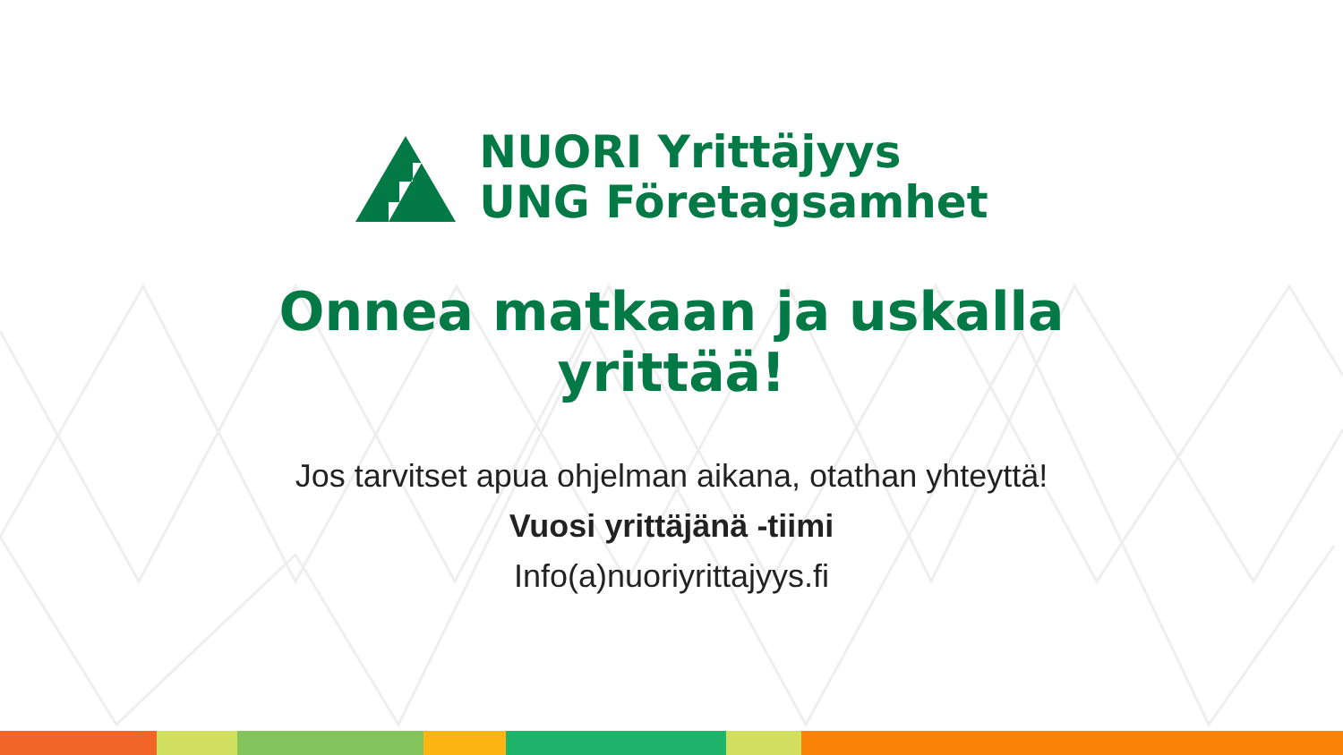NUORI Yrittäjyys
UNG Företagsamhet
Onnea matkaan ja uskalla
yrittää!
Jos tarvitset apua ohjelman aikana, otathan yhteyttä!
Vuosi yrittäjänä -tiimi
Info(a)nuoriyrittajyys.fi